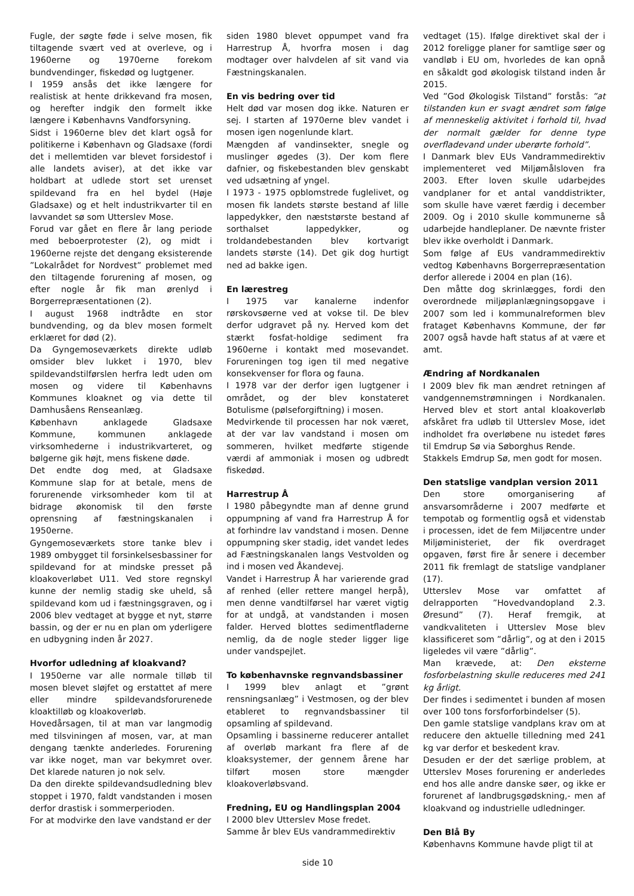Fugle, der søgte føde i selve mosen, fik tiltagende svært ved at overleve, og i 1960erne og 1970erne forekom bundvendinger, fiskedød og lugtgener.
I 1959 ansås det ikke længere for realistisk at hente drikkevand fra mosen, og herefter indgik den formelt ikke længere i Københavns Vandforsyning.
Sidst i 1960erne blev det klart også for politikerne i København og Gladsaxe (fordi det i mellemtiden var blevet forsidestof i alle landets aviser), at det ikke var holdbart at udlede stort set urenset spildevand fra en hel bydel (Høje Gladsaxe) og et helt industrikvarter til en lavvandet sø som Utterslev Mose.
Forud var gået en flere år lang periode med beboerprotester (2), og midt i 1960erne rejste det dengang eksisterende ”Lokalrådet for Nordvest” problemet med den tiltagende forurening af mosen, og efter nogle år fik man ørenlyd i Borgerrepræsentationen (2).
I august 1968 indtrådte en stor bundvending, og da blev mosen formelt erklæret for død (2).
Da Gyngemoseværkets direkte udløb omsider blev lukket i 1970, blev spildevandstilførslen herfra ledt uden om mosen og videre til Københavns Kommunes kloaknet og via dette til Damhusåens Renseanlæg.
København anklagede Gladsaxe Kommune, kommunen anklagede virksomhederne i industrikvarteret, og bølgerne gik højt, mens fiskene døde.
Det endte dog med, at Gladsaxe Kommune slap for at betale, mens de forurenende virksomheder kom til at bidrage økonomisk til den første oprensning af fæstningskanalen i 1950erne.
Gyngemoseværkets store tanke blev i 1989 ombygget til forsinkelsesbassiner for spildevand for at mindske presset på kloakoverløbet U11. Ved store regnskyl kunne der nemlig stadig ske uheld, så spildevand kom ud i fæstningsgraven, og i 2006 blev vedtaget at bygge et nyt, større bassin, og der er nu en plan om yderligere en udbygning inden år 2027.
Hvorfor udledning af kloakvand?
I 1950erne var alle normale tilløb til mosen blevet sløjfet og erstattet af mere eller mindre spildevandsforurenede kloaktilløb og kloakoverløb.
Hovedårsagen, til at man var langmodig med tilsviningen af mosen, var, at man dengang tænkte anderledes. Forurening var ikke noget, man var bekymret over. Det klarede naturen jo nok selv.
Da den direkte spildevandsudledning blev stoppet i 1970, faldt vandstanden i mosen derfor drastisk i sommerperioden.
For at modvirke den lave vandstand er der
siden 1980 blevet oppumpet vand fra Harrestrup Å, hvorfra mosen i dag modtager over halvdelen af sit vand via Fæstningskanalen.
En vis bedring over tid
Helt død var mosen dog ikke. Naturen er sej. I starten af 1970erne blev vandet i mosen igen nogenlunde klart.
Mængden af vandinsekter, snegle og muslinger øgedes (3). Der kom flere dafnier, og fiskebestanden blev genskabt ved udsætning af yngel.
I 1973 - 1975 opblomstrede fuglelivet, og mosen fik landets største bestand af lille lappedykker, den næststørste bestand af sorthalset lappedykker, og troldandebestanden blev kortvarigt landets største (14). Det gik dog hurtigt ned ad bakke igen.
En lærestreg
I 1975 var kanalerne indenfor rørskovsøerne ved at vokse til. De blev derfor udgravet på ny. Herved kom det stærkt fosfat-holdige sediment fra 1960erne i kontakt med mosevandet. Forureningen tog igen til med negative konsekvenser for flora og fauna.
I 1978 var der derfor igen lugtgener i området, og der blev konstateret Botulisme (pølseforgiftning) i mosen.
Medvirkende til processen har nok været, at der var lav vandstand i mosen om sommeren, hvilket medførte stigende værdi af ammoniak i mosen og udbredt fiskedød.
Harrestrup Å
I 1980 påbegyndte man af denne grund oppumpning af vand fra Harrestrup Å for at forhindre lav vandstand i mosen. Denne oppumpning sker stadig, idet vandet ledes ad Fæstningskanalen langs Vestvolden og ind i mosen ved Åkandevej.
Vandet i Harrestrup Å har varierende grad af renhed (eller rettere mangel herpå), men denne vandtilførsel har været vigtig for at undgå, at vandstanden i mosen falder. Herved blottes sedimentfladerne nemlig, da de nogle steder ligger lige under vandspejlet.
To københavnske regnvandsbassiner
I 1999 blev anlagt et ”grønt rensningsanlæg” i Vestmosen, og der blev etableret to regnvandsbassiner til opsamling af spildevand.
Opsamling i bassinerne reducerer antallet af overløb markant fra flere af de kloaksystemer, der gennem årene har tilført mosen store mængder kloakoverløbsvand.
Fredning, EU og Handlingsplan 2004
I 2000 blev Utterslev Mose fredet.
Samme år blev EUs vandrammedirektiv
vedtaget (15). Ifølge direktivet skal der i 2012 foreligge planer for samtlige søer og vandløb i EU om, hvorledes de kan opnå en såkaldt god økologisk tilstand inden år 2015.
Ved ”God Økologisk Tilstand” forstås: ”at tilstanden kun er svagt ændret som følge af menneskelig aktivitet i forhold til, hvad der normalt gælder for denne type overfladevand under uberørte forhold”.
I Danmark blev EUs Vandrammedirektiv implementeret ved Miljømålsloven fra 2003. Efter loven skulle udarbejdes vandplaner for et antal vanddistrikter, som skulle have været færdig i december 2009. Og i 2010 skulle kommunerne så udarbejde handleplaner. De nævnte frister blev ikke overholdt i Danmark.
Som følge af EUs vandrammedirektiv vedtog Københavns Borgerrepræsentation derfor allerede i 2004 en plan (16).
Den måtte dog skrinlægges, fordi den overordnede miljøplanlægningsopgave i 2007 som led i kommunalreformen blev frataget Københavns Kommune, der før 2007 også havde haft status af at være et amt.
Ændring af Nordkanalen
I 2009 blev fik man ændret retningen af vandgennemstrømningen i Nordkanalen. Herved blev et stort antal kloakoverløb afskåret fra udløb til Utterslev Mose, idet indholdet fra overløbene nu istedet føres til Emdrup Sø via Søborghus Rende.
Stakkels Emdrup Sø, men godt for mosen.
Den statslige vandplan version 2011
Den store omorganisering af ansvarsområderne i 2007 medførte et tempotab og formentlig også et videnstab i processen, idet de fem Miljøcentre under Miljøministeriet, der fik overdraget opgaven, først fire år senere i december 2011 fik fremlagt de statslige vandplaner (17).
Utterslev Mose var omfattet af delrapporten ”Hovedvandopland 2.3. Øresund” (7). Heraf fremgik, at vandkvaliteten i Utterslev Mose blev klassificeret som ”dårlig”, og at den i 2015 ligeledes vil være ”dårlig”.
Man krævede, at: Den eksterne fosforbelastning skulle reduceres med 241 kg årligt.
Der findes i sedimentet i bunden af mosen over 100 tons forsforforbindelser (5).
Den gamle statslige vandplans krav om at reducere den aktuelle tilledning med 241 kg var derfor et beskedent krav.
Desuden er der det særlige problem, at Utterslev Moses forurening er anderledes end hos alle andre danske søer, og ikke er forurenet af landbrugsgødskning,- men af kloakvand og industrielle udledninger.
Den Blå By
Københavns Kommune havde pligt til at
side 10